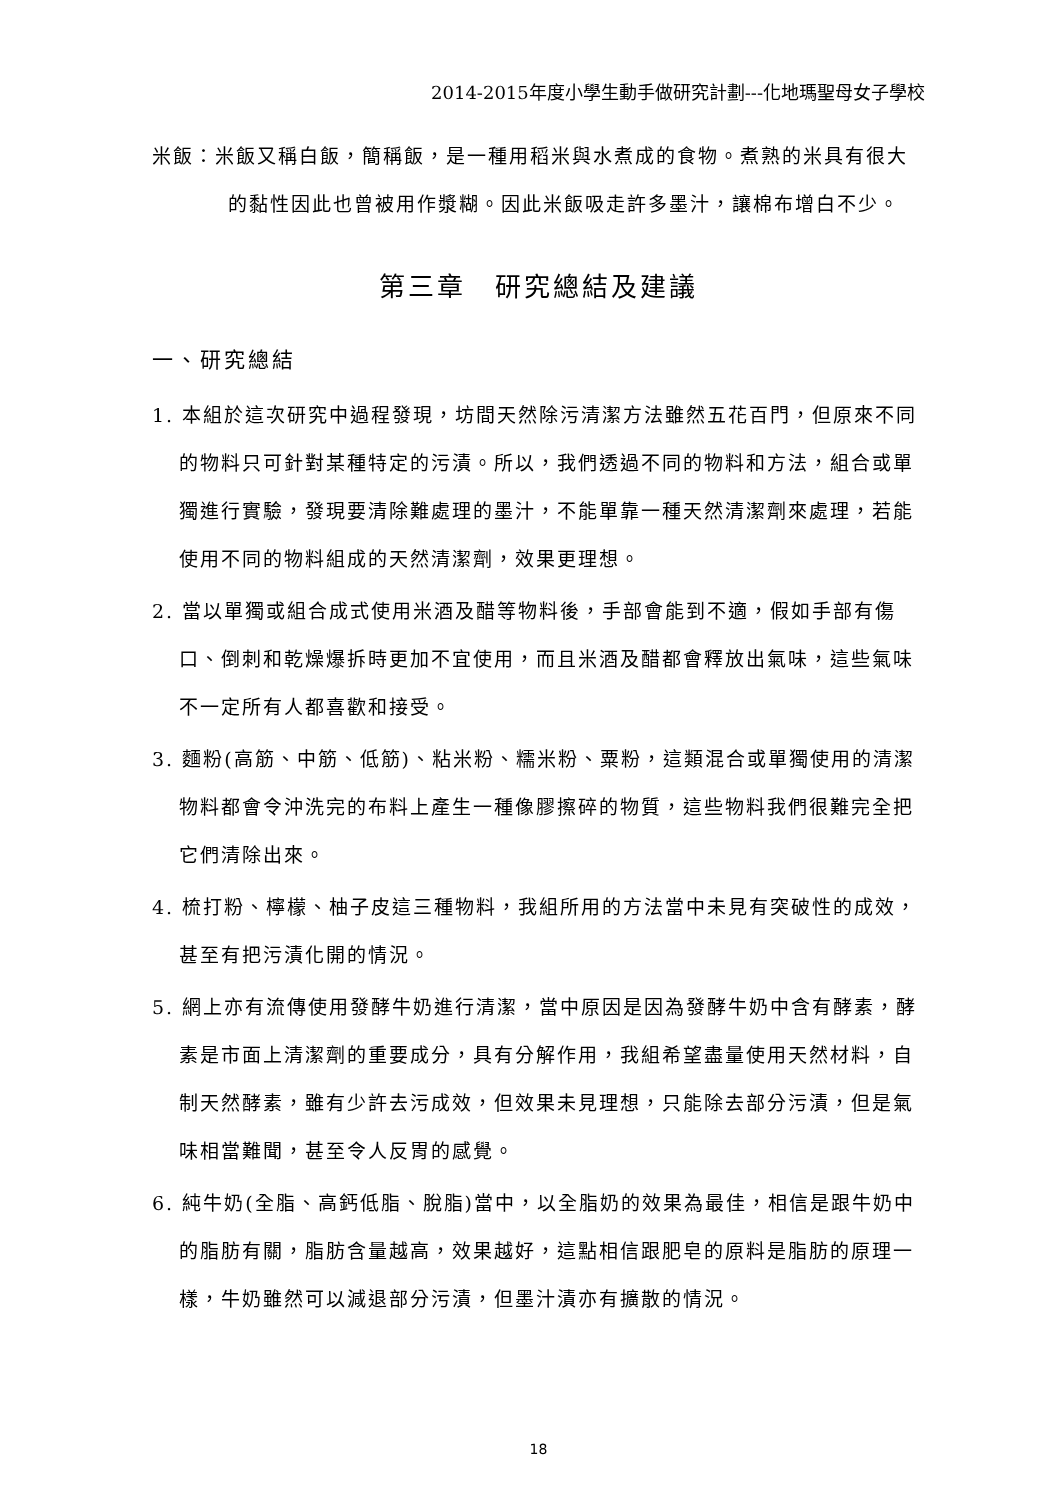2014-2015年度小學生動手做研究計劃---化地瑪聖母女子學校
米飯：米飯又稱白飯，簡稱飯，是一種用稻米與水煮成的食物。煮熟的米具有很大的黏性因此也曾被用作漿糊。因此米飯吸走許多墨汁，讓棉布增白不少。
第三章　研究總結及建議
一、研究總結
1. 本組於這次研究中過程發現，坊間天然除污清潔方法雖然五花百門，但原來不同的物料只可針對某種特定的污漬。所以，我們透過不同的物料和方法，組合或單獨進行實驗，發現要清除難處理的墨汁，不能單靠一種天然清潔劑來處理，若能使用不同的物料組成的天然清潔劑，效果更理想。
2. 當以單獨或組合成式使用米酒及醋等物料後，手部會能到不適，假如手部有傷口、倒刺和乾燥爆拆時更加不宜使用，而且米酒及醋都會釋放出氣味，這些氣味不一定所有人都喜歡和接受。
3. 麵粉(高筋、中筋、低筋)、粘米粉、糯米粉、粟粉，這類混合或單獨使用的清潔物料都會令沖洗完的布料上產生一種像膠擦碎的物質，這些物料我們很難完全把它們清除出來。
4. 梳打粉、檸檬、柚子皮這三種物料，我組所用的方法當中未見有突破性的成效，甚至有把污漬化開的情況。
5. 網上亦有流傳使用發酵牛奶進行清潔，當中原因是因為發酵牛奶中含有酵素，酵素是市面上清潔劑的重要成分，具有分解作用，我組希望盡量使用天然材料，自制天然酵素，雖有少許去污成效，但效果未見理想，只能除去部分污漬，但是氣味相當難聞，甚至令人反胃的感覺。
6. 純牛奶(全脂、高鈣低脂、脫脂)當中，以全脂奶的效果為最佳，相信是跟牛奶中的脂肪有關，脂肪含量越高，效果越好，這點相信跟肥皂的原料是脂肪的原理一樣，牛奶雖然可以減退部分污漬，但墨汁漬亦有擴散的情況。
18